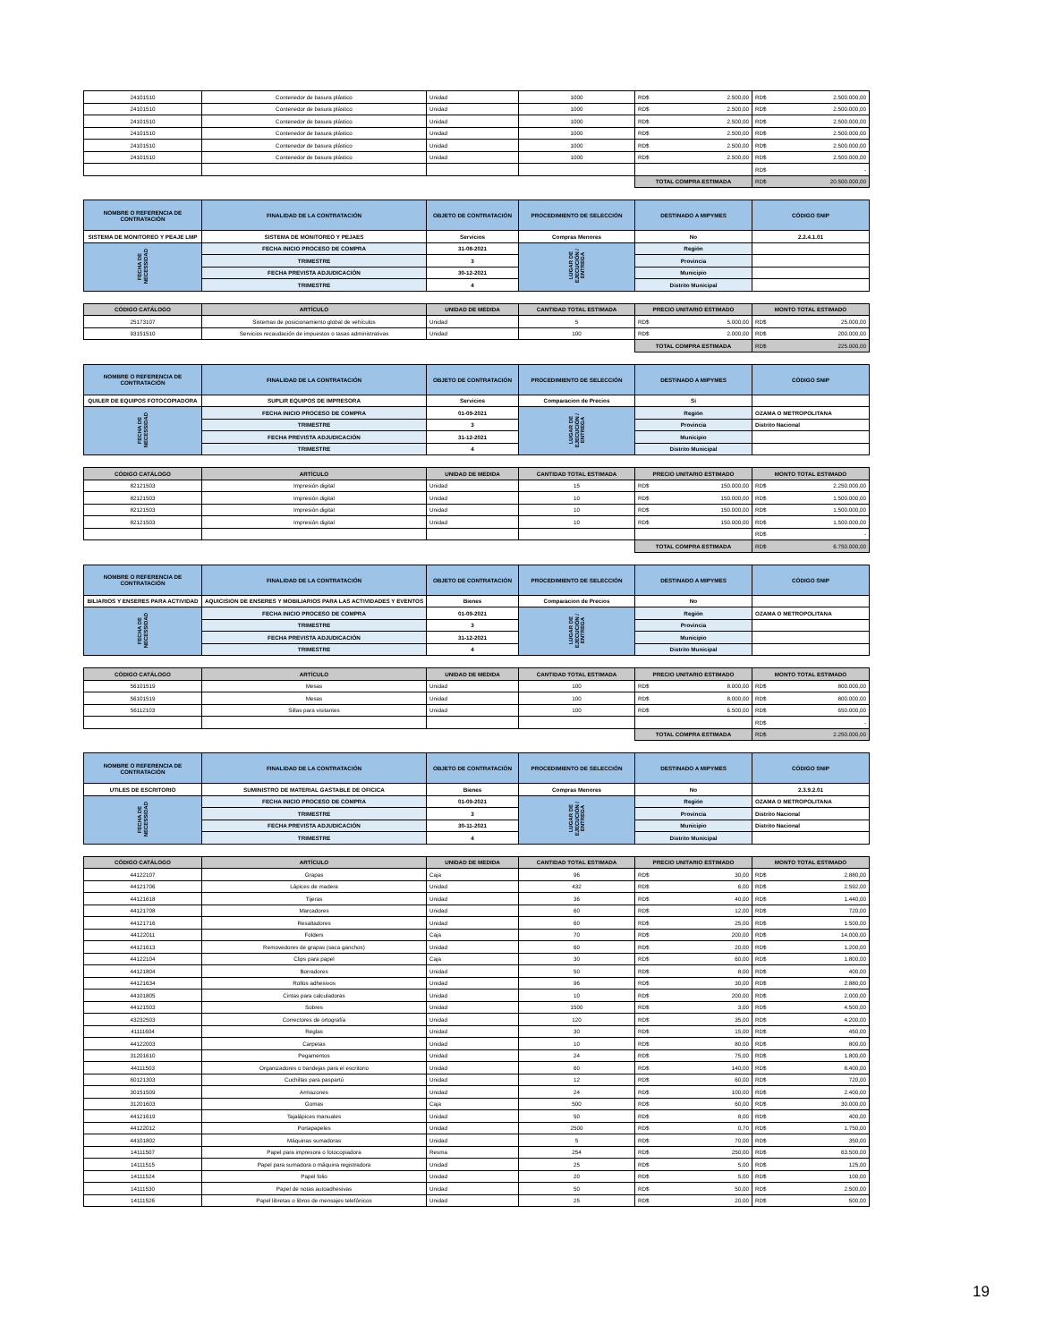| 24101510 | Contenedor de basura plástico | Unidad | 1000 | RD$ 2.500,00 | RD$ 2.500.000,00 |
| 24101510 | Contenedor de basura plástico | Unidad | 1000 | RD$ 2.500,00 | RD$ 2.500.000,00 |
| 24101510 | Contenedor de basura plástico | Unidad | 1000 | RD$ 2.500,00 | RD$ 2.500.000,00 |
| 24101510 | Contenedor de basura plástico | Unidad | 1000 | RD$ 2.500,00 | RD$ 2.500.000,00 |
| 24101510 | Contenedor de basura plástico | Unidad | 1000 | RD$ 2.500,00 | RD$ 2.500.000,00 |
| 24101510 | Contenedor de basura plástico | Unidad | 1000 | RD$ 2.500,00 | RD$ 2.500.000,00 |
| | | | | | RD$ - |
| | | | | TOTAL COMPRA ESTIMADA | RD$ 20.500.000,00 |
| NOMBRE O REFERENCIA DE CONTRATACIÓN | FINALIDAD DE LA CONTRATACIÓN | OBJETO DE CONTRATACIÓN | PROCEDIMIENTO DE SELECCIÓN | DESTINADO A MIPYMES | CÓDIGO SNIP |
| --- | --- | --- | --- | --- | --- |
| SISTEMA DE MONITOREO Y PEAJE LMP | SISTEMA DE MONITOREO Y PEJAES | Servicios | Compras Menores | No | 2.2.4.1.01 |
| FECHA DE NECESSIDAD | FECHA INICIO PROCESO DE COMPRA | 31-08-2021 | LUGAR DE EJECUCIÓN / ENTREGA | Región | |
| | TRIMESTRE | 3 | | Provincia | |
| | FECHA PREVISTA ADJUDICACIÓN | 30-12-2021 | | Municipio | |
| | TRIMESTRE | 4 | | Distrito Municipal | |
| CÓDIGO CATÁLOGO | ARTÍCULO | UNIDAD DE MEDIDA | CANTIDAD TOTAL ESTIMADA | PRECIO UNITARIO ESTIMADO | MONTO TOTAL ESTIMADO |
| --- | --- | --- | --- | --- | --- |
| 25173107 | Sistemas de posicionamiento global de vehículos | Unidad | 5 | RD$ 5.000,00 | RD$ 25.000,00 |
| 93151510 | Servicios recaudación de impuestos o tasas administrativas | Unidad | 100 | RD$ 2.000,00 | RD$ 200.000,00 |
| | | | | TOTAL COMPRA ESTIMADA | RD$ 225.000,00 |
| NOMBRE O REFERENCIA DE CONTRATACIÓN | FINALIDAD DE LA CONTRATACIÓN | OBJETO DE CONTRATACIÓN | PROCEDIMIENTO DE SELECCIÓN | DESTINADO A MIPYMES | CÓDIGO SNIP |
| --- | --- | --- | --- | --- | --- |
| QUILER DE EQUIPOS FOTOCOPIADORA | SUPLIR EQUIPOS DE IMPRESORA | Servicios | Comparacion de Precios | Sí | |
| FECHA DE NECESSIDAD | FECHA INICIO PROCESO DE COMPRA | 01-09-2021 | LUGAR DE EJECUCIÓN / ENTREGA | Región | OZAMA O METROPOLITANA |
| | TRIMESTRE | 3 | | Provincia | Distrito Nacional |
| | FECHA PREVISTA ADJUDICACIÓN | 31-12-2021 | | Municipio | |
| | TRIMESTRE | 4 | | Distrito Municipal | |
| CÓDIGO CATÁLOGO | ARTÍCULO | UNIDAD DE MEDIDA | CANTIDAD TOTAL ESTIMADA | PRECIO UNITARIO ESTIMADO | MONTO TOTAL ESTIMADO |
| --- | --- | --- | --- | --- | --- |
| 82121503 | Impresión digital | Unidad | 15 | RD$ 150.000,00 | RD$ 2.250.000,00 |
| 82121503 | Impresión digital | Unidad | 10 | RD$ 150.000,00 | RD$ 1.500.000,00 |
| 82121503 | Impresión digital | Unidad | 10 | RD$ 150.000,00 | RD$ 1.500.000,00 |
| 82121503 | Impresión digital | Unidad | 10 | RD$ 150.000,00 | RD$ 1.500.000,00 |
| | | | | | RD$ - |
| | | | | TOTAL COMPRA ESTIMADA | RD$ 6.750.000,00 |
| NOMBRE O REFERENCIA DE CONTRATACIÓN | FINALIDAD DE LA CONTRATACIÓN | OBJETO DE CONTRATACIÓN | PROCEDIMIENTO DE SELECCIÓN | DESTINADO A MIPYMES | CÓDIGO SNIP |
| --- | --- | --- | --- | --- | --- |
| BILIARIOS Y ENSERES PARA ACTIVIDAD | AQUICISION DE ENSERES Y MOBILIARIOS PARA LAS ACTIVIDADES Y EVENTOS | Bienes | Comparacion de Precios | No | |
| FECHA DE NECESSIDAD | FECHA INICIO PROCESO DE COMPRA | 01-09-2021 | LUGAR DE EJECUCIÓN / ENTREGA | Región | OZAMA O METROPOLITANA |
| | TRIMESTRE | 3 | | Provincia | |
| | FECHA PREVISTA ADJUDICACIÓN | 31-12-2021 | | Municipio | |
| | TRIMESTRE | 4 | | Distrito Municipal | |
| CÓDIGO CATÁLOGO | ARTÍCULO | UNIDAD DE MEDIDA | CANTIDAD TOTAL ESTIMADA | PRECIO UNITARIO ESTIMADO | MONTO TOTAL ESTIMADO |
| --- | --- | --- | --- | --- | --- |
| 56101519 | Mesas | Unidad | 100 | RD$ 8.000,00 | RD$ 800.000,00 |
| 56101519 | Mesas | Unidad | 100 | RD$ 8.000,00 | RD$ 800.000,00 |
| 56112103 | Sillas para visitantes | Unidad | 100 | RD$ 6.500,00 | RD$ 650.000,00 |
| | | | | | RD$ - |
| | | | | TOTAL COMPRA ESTIMADA | RD$ 2.250.000,00 |
| NOMBRE O REFERENCIA DE CONTRATACIÓN | FINALIDAD DE LA CONTRATACIÓN | OBJETO DE CONTRATACIÓN | PROCEDIMIENTO DE SELECCIÓN | DESTINADO A MIPYMES | CÓDIGO SNIP |
| --- | --- | --- | --- | --- | --- |
| UTILES DE ESCRITORIO | SUMINISTRO DE MATERIAL GASTABLE DE OFICICA | Bienes | Compras Menores | No | 2.3.9.2.01 |
| FECHA DE NECESSIDAD | FECHA INICIO PROCESO DE COMPRA | 01-09-2021 | LUGAR DE EJECUCIÓN / ENTREGA | Región | OZAMA O METROPOLITANA |
| | TRIMESTRE | 3 | | Provincia | Distrito Nacional |
| | FECHA PREVISTA ADJUDICACIÓN | 30-11-2021 | | Municipio | Distrito Nacional |
| | TRIMESTRE | 4 | | Distrito Municipal | |
| CÓDIGO CATÁLOGO | ARTÍCULO | UNIDAD DE MEDIDA | CANTIDAD TOTAL ESTIMADA | PRECIO UNITARIO ESTIMADO | MONTO TOTAL ESTIMADO |
| --- | --- | --- | --- | --- | --- |
| 44122107 | Grapas | Caja | 96 | RD$ 30,00 | RD$ 2.880,00 |
| 44121706 | Lápices de madera | Unidad | 432 | RD$ 6,00 | RD$ 2.592,00 |
| 44121618 | Tijeras | Unidad | 36 | RD$ 40,00 | RD$ 1.440,00 |
| 44121708 | Marcadores | Unidad | 60 | RD$ 12,00 | RD$ 720,00 |
| 44121716 | Resaltadores | Unidad | 60 | RD$ 25,00 | RD$ 1.500,00 |
| 44122011 | Folders | Caja | 70 | RD$ 200,00 | RD$ 14.000,00 |
| 44121613 | Removedores de grapas (saca ganchos) | Unidad | 60 | RD$ 20,00 | RD$ 1.200,00 |
| 44122104 | Clips para papel | Caja | 30 | RD$ 60,00 | RD$ 1.800,00 |
| 44121804 | Borradores | Unidad | 50 | RD$ 8,00 | RD$ 400,00 |
| 44121634 | Rollos adhesivos | Unidad | 96 | RD$ 30,00 | RD$ 2.880,00 |
| 44101805 | Cintas para calculadoras | Unidad | 10 | RD$ 200,00 | RD$ 2.000,00 |
| 44121503 | Sobres | Unidad | 1500 | RD$ 3,00 | RD$ 4.500,00 |
| 43232503 | Correctores de ortografía | Unidad | 120 | RD$ 35,00 | RD$ 4.200,00 |
| 41111604 | Reglas | Unidad | 30 | RD$ 15,00 | RD$ 450,00 |
| 44122003 | Carpetas | Unidad | 10 | RD$ 80,00 | RD$ 800,00 |
| 31201610 | Pegamentos | Unidad | 24 | RD$ 75,00 | RD$ 1.800,00 |
| 44111503 | Organizadores o bandejas para el escritorio | Unidad | 60 | RD$ 140,00 | RD$ 8.400,00 |
| 60121303 | Cuchillas para paspartú | Unidad | 12 | RD$ 60,00 | RD$ 720,00 |
| 30151509 | Armazones | Unidad | 24 | RD$ 100,00 | RD$ 2.400,00 |
| 31201603 | Gomas | Caja | 500 | RD$ 60,00 | RD$ 30.000,00 |
| 44121619 | Tajalápices manuales | Unidad | 50 | RD$ 8,00 | RD$ 400,00 |
| 44122012 | Portapapeles | Unidad | 2500 | RD$ 0,70 | RD$ 1.750,00 |
| 44101802 | Máquinas sumadoras | Unidad | 5 | RD$ 70,00 | RD$ 350,00 |
| 14111507 | Papel para impresora o fotocopiadora | Resma | 254 | RD$ 250,00 | RD$ 63.500,00 |
| 14111515 | Papel para sumadora o máquina registradora | Unidad | 25 | RD$ 5,00 | RD$ 125,00 |
| 14111524 | Papel folio | Unidad | 20 | RD$ 5,00 | RD$ 100,00 |
| 14111530 | Papel de notas autoadhesivas | Unidad | 50 | RD$ 50,00 | RD$ 2.500,00 |
| 14111526 | Papel libretas o libros de mensajes telefónicos | Unidad | 25 | RD$ 20,00 | RD$ 500,00 |
19